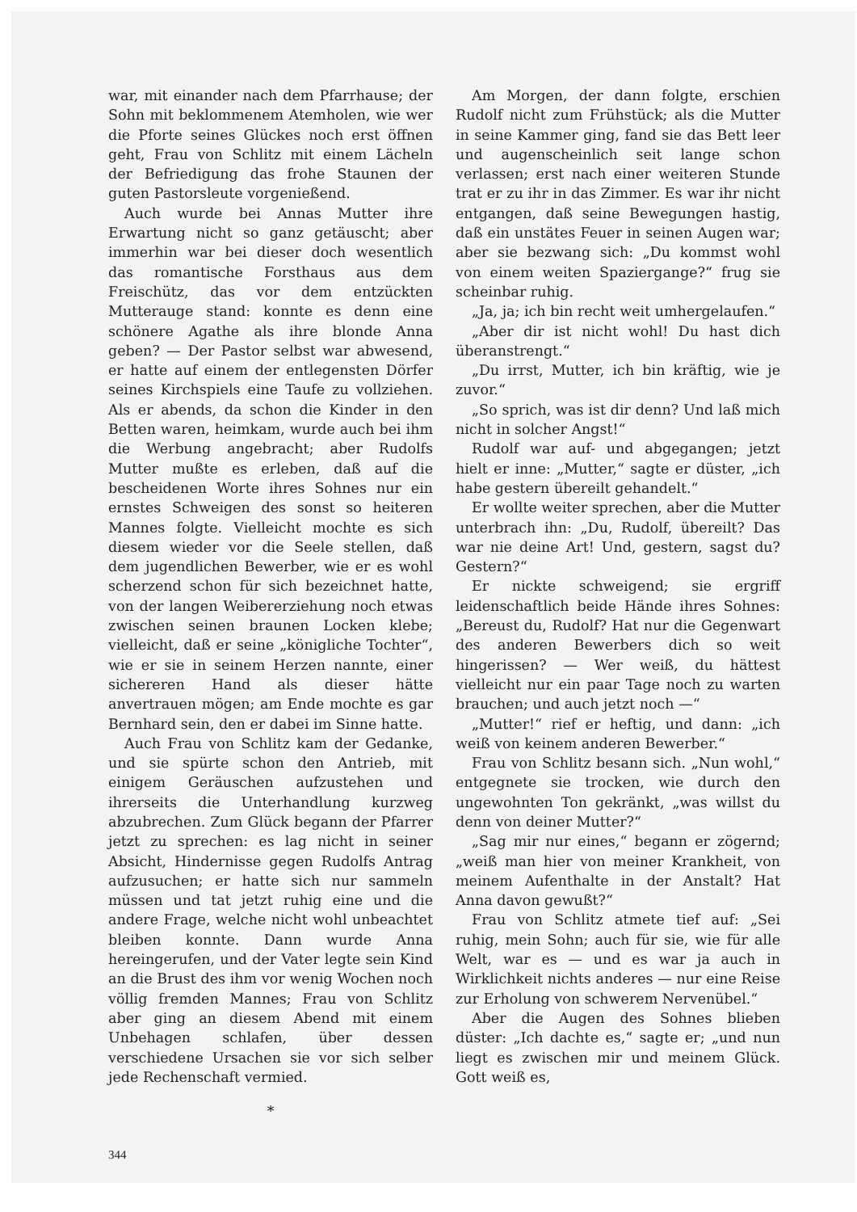war, mit einander nach dem Pfarrhause; der Sohn mit beklommenem Atemholen, wie wer die Pforte seines Glückes noch erst öffnen geht, Frau von Schlitz mit einem Lächeln der Befriedigung das frohe Staunen der guten Pastorsleute vorgenießend.
Auch wurde bei Annas Mutter ihre Erwartung nicht so ganz getäuscht; aber immerhin war bei dieser doch wesentlich das romantische Forsthaus aus dem Freischütz, das vor dem entzückten Mutterauge stand: konnte es denn eine schönere Agathe als ihre blonde Anna geben? — Der Pastor selbst war abwesend, er hatte auf einem der entlegensten Dörfer seines Kirchspiels eine Taufe zu vollziehen. Als er abends, da schon die Kinder in den Betten waren, heimkam, wurde auch bei ihm die Werbung angebracht; aber Rudolfs Mutter mußte es erleben, daß auf die bescheidenen Worte ihres Sohnes nur ein ernstes Schweigen des sonst so heiteren Mannes folgte. Vielleicht mochte es sich diesem wieder vor die Seele stellen, daß dem jugendlichen Bewerber, wie er es wohl scherzend schon für sich bezeichnet hatte, von der langen Weibererziehung noch etwas zwischen seinen braunen Locken klebe; vielleicht, daß er seine „königliche Tochter“, wie er sie in seinem Herzen nannte, einer sichereren Hand als dieser hätte anvertrauen mögen; am Ende mochte es gar Bernhard sein, den er dabei im Sinne hatte.
Auch Frau von Schlitz kam der Gedanke, und sie spürte schon den Antrieb, mit einigem Geräuschen aufzustehen und ihrerseits die Unterhandlung kurzweg abzubrechen. Zum Glück begann der Pfarrer jetzt zu sprechen: es lag nicht in seiner Absicht, Hindernisse gegen Rudolfs Antrag aufzusuchen; er hatte sich nur sammeln müssen und tat jetzt ruhig eine und die andere Frage, welche nicht wohl unbeachtet bleiben konnte. Dann wurde Anna hereingerufen, und der Vater legte sein Kind an die Brust des ihm vor wenig Wochen noch völlig fremden Mannes; Frau von Schlitz aber ging an diesem Abend mit einem Unbehagen schlafen, über dessen verschiedene Ursachen sie vor sich selber jede Rechenschaft vermied.
*
Am Morgen, der dann folgte, erschien Rudolf nicht zum Frühstück; als die Mutter in seine Kammer ging, fand sie das Bett leer und augenscheinlich seit lange schon verlassen; erst nach einer weiteren Stunde trat er zu ihr in das Zimmer. Es war ihr nicht entgangen, daß seine Bewegungen hastig, daß ein unstätes Feuer in seinen Augen war; aber sie bezwang sich: „Du kommst wohl von einem weiten Spaziergange?“ frug sie scheinbar ruhig.
„Ja, ja; ich bin recht weit umhergelaufen.“
„Aber dir ist nicht wohl! Du hast dich überanstrengt.“
„Du irrst, Mutter, ich bin kräftig, wie je zuvor.“
„So sprich, was ist dir denn? Und laß mich nicht in solcher Angst!“
Rudolf war auf- und abgegangen; jetzt hielt er inne: „Mutter,“ sagte er düster, „ich habe gestern übereilt gehandelt.“
Er wollte weiter sprechen, aber die Mutter unterbrach ihn: „Du, Rudolf, übereilt? Das war nie deine Art! Und, gestern, sagst du? Gestern?“
Er nickte schweigend; sie ergriff leidenschaftlich beide Hände ihres Sohnes: „Bereust du, Rudolf? Hat nur die Gegenwart des anderen Bewerbers dich so weit hingerissen? — Wer weiß, du hättest vielleicht nur ein paar Tage noch zu warten brauchen; und auch jetzt noch —“
„Mutter!“ rief er heftig, und dann: „ich weiß von keinem anderen Bewerber.“
Frau von Schlitz besann sich. „Nun wohl,“ entgegnete sie trocken, wie durch den ungewohnten Ton gekränkt, „was willst du denn von deiner Mutter?“
„Sag mir nur eines,“ begann er zögernd; „weiß man hier von meiner Krankheit, von meinem Aufenthalte in der Anstalt? Hat Anna davon gewußt?“
Frau von Schlitz atmete tief auf: „Sei ruhig, mein Sohn; auch für sie, wie für alle Welt, war es — und es war ja auch in Wirklichkeit nichts anderes — nur eine Reise zur Erholung von schwerem Nervenübel.“
Aber die Augen des Sohnes blieben düster: „Ich dachte es,“ sagte er; „und nun liegt es zwischen mir und meinem Glück. Gott weiß es,
344